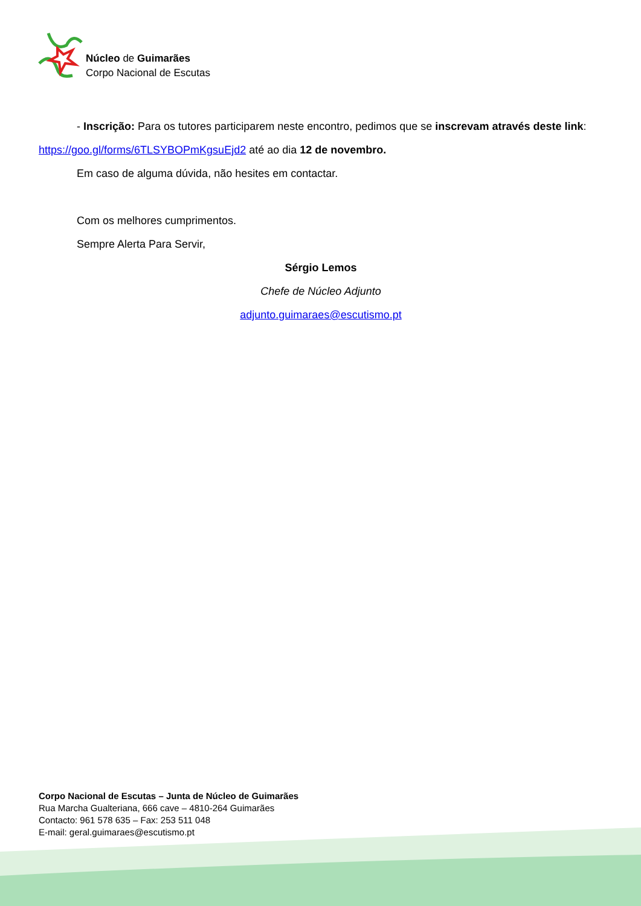Núcleo de Guimarães
Corpo Nacional de Escutas
- Inscrição: Para os tutores participarem neste encontro, pedimos que se inscrevam através deste link: https://goo.gl/forms/6TLSYBOPmKgsuEjd2 até ao dia 12 de novembro.
Em caso de alguma dúvida, não hesites em contactar.
Com os melhores cumprimentos.
Sempre Alerta Para Servir,
Sérgio Lemos
Chefe de Núcleo Adjunto
adjunto.guimaraes@escutismo.pt
Corpo Nacional de Escutas – Junta de Núcleo de Guimarães
Rua Marcha Gualteriana, 666 cave – 4810-264 Guimarães
Contacto: 961 578 635 – Fax: 253 511 048
E-mail: geral.guimaraes@escutismo.pt